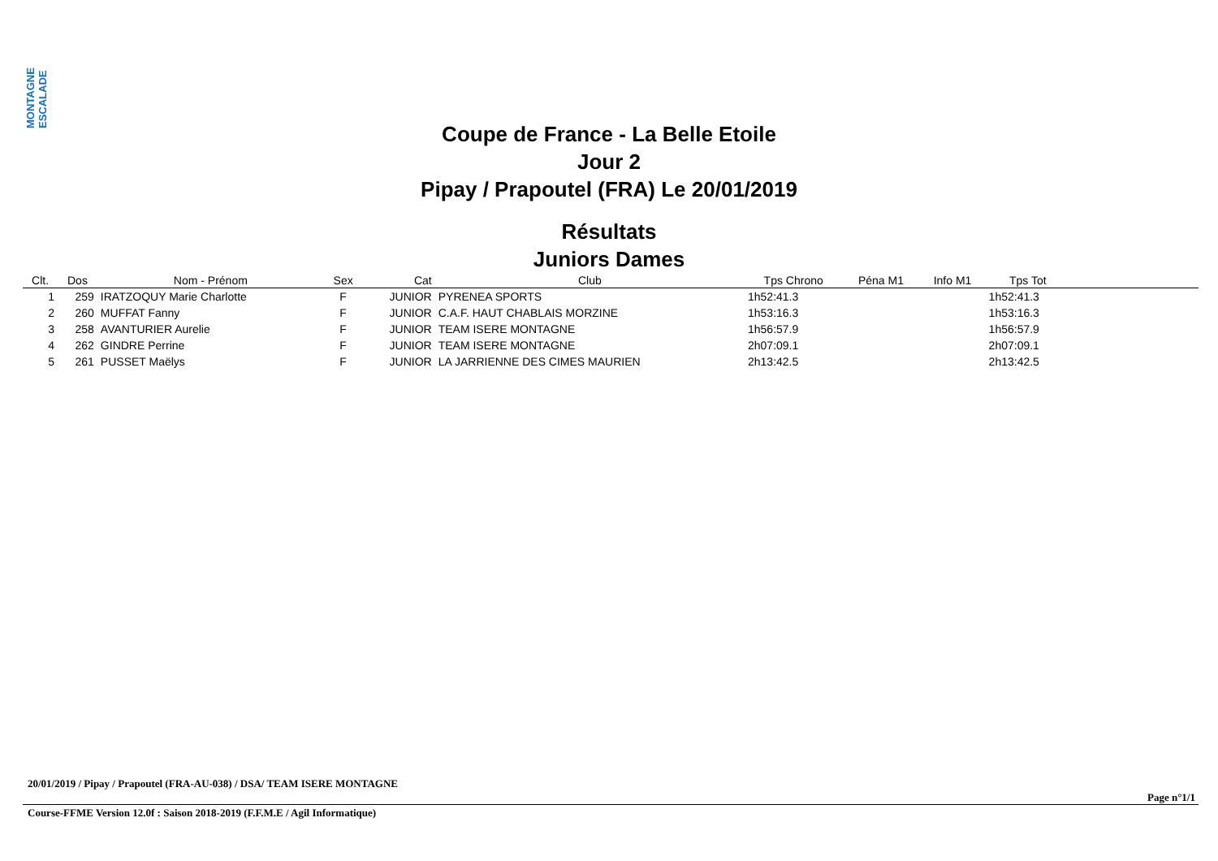MONTAGNE ESCALADE
Coupe de France - La Belle Etoile
Jour 2
Pipay / Prapoutel (FRA) Le 20/01/2019
Résultats
Juniors Dames
| Clt. | Dos | Nom - Prénom | Sex | Cat | Club | Tps Chrono | Péna M1 | Info M1 | Tps Tot | |
| --- | --- | --- | --- | --- | --- | --- | --- | --- | --- | --- |
| 1 | 259 | IRATZOQUY Marie Charlotte | F | JUNIOR | PYRENEA SPORTS | 1h52:41.3 | | | 1h52:41.3 | |
| 2 | 260 | MUFFAT Fanny | F | JUNIOR | C.A.F. HAUT CHABLAIS MORZINE | 1h53:16.3 | | | 1h53:16.3 | |
| 3 | 258 | AVANTURIER Aurelie | F | JUNIOR | TEAM ISERE MONTAGNE | 1h56:57.9 | | | 1h56:57.9 | |
| 4 | 262 | GINDRE Perrine | F | JUNIOR | TEAM ISERE MONTAGNE | 2h07:09.1 | | | 2h07:09.1 | |
| 5 | 261 | PUSSET Maëlys | F | JUNIOR | LA JARRIENNE DES CIMES MAURIEN | 2h13:42.5 | | | 2h13:42.5 | |
20/01/2019 / Pipay / Prapoutel (FRA-AU-038) / DSA/ TEAM ISERE MONTAGNE
Page n°1/1
Course-FFME Version 12.0f : Saison 2018-2019 (F.F.M.E / Agil Informatique)